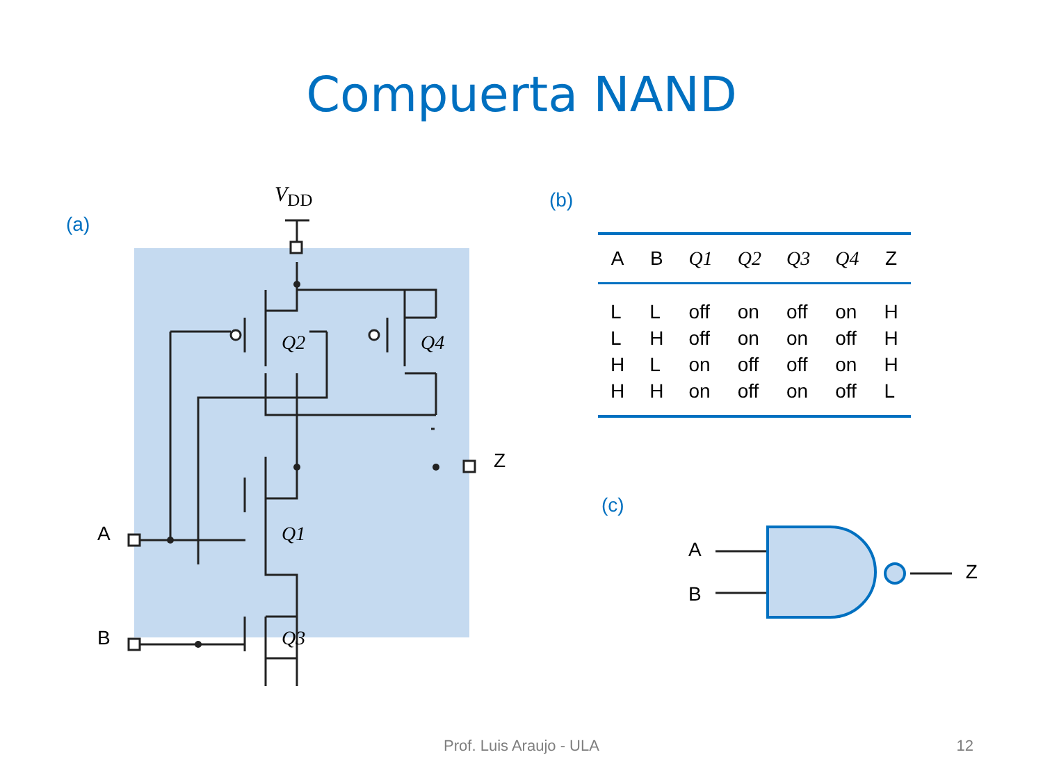Compuerta NAND
(a)
V<sub>DD</sub>
Q2 Q4
Z
A Q1
B Q3
(b)
| A | B | Q1 | Q2 | Q3 | Q4 | Z |
| --- | --- | --- | --- | --- | --- | --- |
| L | L | off | on | off | on | H |
| L | H | off | on | on | off | H |
| H | L | on | off | off | on | H |
| H | H | on | off | on | off | L |
(c)
A
B
Z
Prof. Luis Araujo - ULA 12